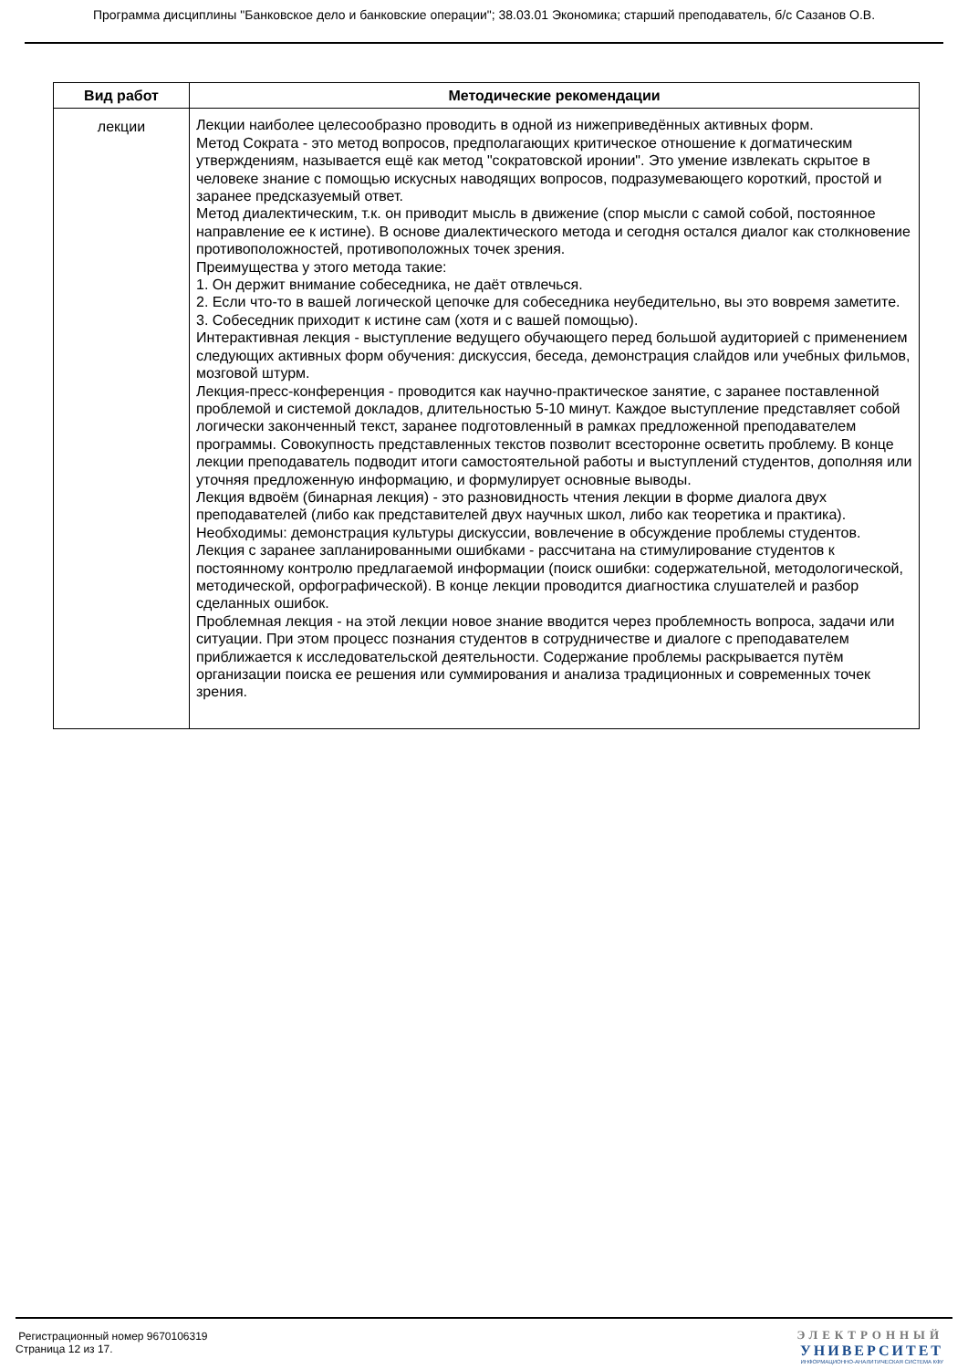Программа дисциплины "Банковское дело и банковские операции"; 38.03.01 Экономика; старший преподаватель, б/с Сазанов О.В.
| Вид работ | Методические рекомендации |
| --- | --- |
| лекции | Лекции наиболее целесообразно проводить в одной из нижеприведённых активных форм. Метод Сократа - это метод вопросов, предполагающих критическое отношение к догматическим утверждениям, называется ещё как метод "сократовской иронии". Это умение извлекать скрытое в человеке знание с помощью искусных наводящих вопросов, подразумевающего короткий, простой и заранее предсказуемый ответ. Метод диалектическим, т.к. он приводит мысль в движение (спор мысли с самой собой, постоянное направление ее к истине). В основе диалектического метода и сегодня остался диалог как столкновение противоположностей, противоположных точек зрения. Преимущества у этого метода такие: 1. Он держит внимание собеседника, не даёт отвлечься. 2. Если что-то в вашей логической цепочке для собеседника неубедительно, вы это вовремя заметите. 3. Собеседник приходит к истине сам (хотя и с вашей помощью). Интерактивная лекция - выступление ведущего обучающего перед большой аудиторией с применением следующих активных форм обучения: дискуссия, беседа, демонстрация слайдов или учебных фильмов, мозговой штурм. Лекция-пресс-конференция - проводится как научно-практическое занятие, с заранее поставленной проблемой и системой докладов, длительностью 5-10 минут. Каждое выступление представляет собой логически законченный текст, заранее подготовленный в рамках предложенной преподавателем программы. Совокупность представленных текстов позволит всесторонне осветить проблему. В конце лекции преподаватель подводит итоги самостоятельной работы и выступлений студентов, дополняя или уточняя предложенную информацию, и формулирует основные выводы. Лекция вдвоём (бинарная лекция) - это разновидность чтения лекции в форме диалога двух преподавателей (либо как представителей двух научных школ, либо как теоретика и практика). Необходимы: демонстрация культуры дискуссии, вовлечение в обсуждение проблемы студентов. Лекция с заранее запланированными ошибками - рассчитана на стимулирование студентов к постоянному контролю предлагаемой информации (поиск ошибки: содержательной, методологической, методической, орфографической). В конце лекции проводится диагностика слушателей и разбор сделанных ошибок. Проблемная лекция - на этой лекции новое знание вводится через проблемность вопроса, задачи или ситуации. При этом процесс познания студентов в сотрудничестве и диалоге с преподавателем приближается к исследовательской деятельности. Содержание проблемы раскрывается путём организации поиска ее решения или суммирования и анализа традиционных и современных точек зрения. |
Регистрационный номер 9670106319
Страница 12 из 17.
ЭЛЕКТРОННЫЙ
УНИВЕРСИТЕТ
ИНФОРМАЦИОННО-АНАЛИТИЧЕСКАЯ СИСТЕМА КФУ